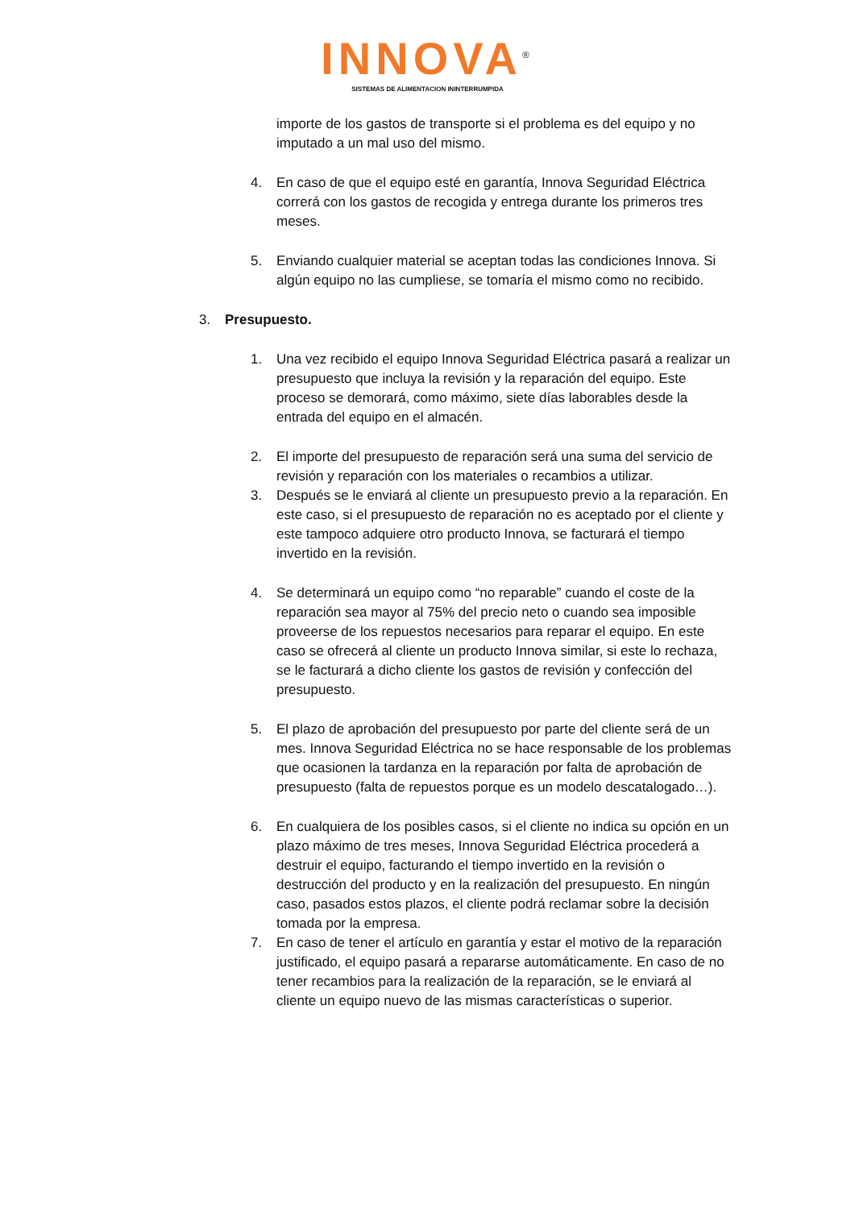INNOVA<sup>®</sup>
SISTEMAS DE ALIMENTACION ININTERRUMPIDA
importe de los gastos de transporte si el problema es del equipo y no imputado a un mal uso del mismo.
4. En caso de que el equipo esté en garantía, Innova Seguridad Eléctrica correrá con los gastos de recogida y entrega durante los primeros tres meses.
5. Enviando cualquier material se aceptan todas las condiciones Innova. Si algún equipo no las cumpliese, se tomaría el mismo como no recibido.
3. Presupuesto.
1. Una vez recibido el equipo Innova Seguridad Eléctrica pasará a realizar un presupuesto que incluya la revisión y la reparación del equipo. Este proceso se demorará, como máximo, siete días laborables desde la entrada del equipo en el almacén.
2. El importe del presupuesto de reparación será una suma del servicio de revisión y reparación con los materiales o recambios a utilizar.
3. Después se le enviará al cliente un presupuesto previo a la reparación. En este caso, si el presupuesto de reparación no es aceptado por el cliente y este tampoco adquiere otro producto Innova, se facturará el tiempo invertido en la revisión.
4. Se determinará un equipo como “no reparable” cuando el coste de la reparación sea mayor al 75% del precio neto o cuando sea imposible proveerse de los repuestos necesarios para reparar el equipo. En este caso se ofrecerá al cliente un producto Innova similar, si este lo rechaza, se le facturará a dicho cliente los gastos de revisión y confección del presupuesto.
5. El plazo de aprobación del presupuesto por parte del cliente será de un mes. Innova Seguridad Eléctrica no se hace responsable de los problemas que ocasionen la tardanza en la reparación por falta de aprobación de presupuesto (falta de repuestos porque es un modelo descatalogado…).
6. En cualquiera de los posibles casos, si el cliente no indica su opción en un plazo máximo de tres meses, Innova Seguridad Eléctrica procederá a destruir el equipo, facturando el tiempo invertido en la revisión o destrucción del producto y en la realización del presupuesto. En ningún caso, pasados estos plazos, el cliente podrá reclamar sobre la decisión tomada por la empresa.
7. En caso de tener el artículo en garantía y estar el motivo de la reparación justificado, el equipo pasará a repararse automáticamente. En caso de no tener recambios para la realización de la reparación, se le enviará al cliente un equipo nuevo de las mismas características o superior.